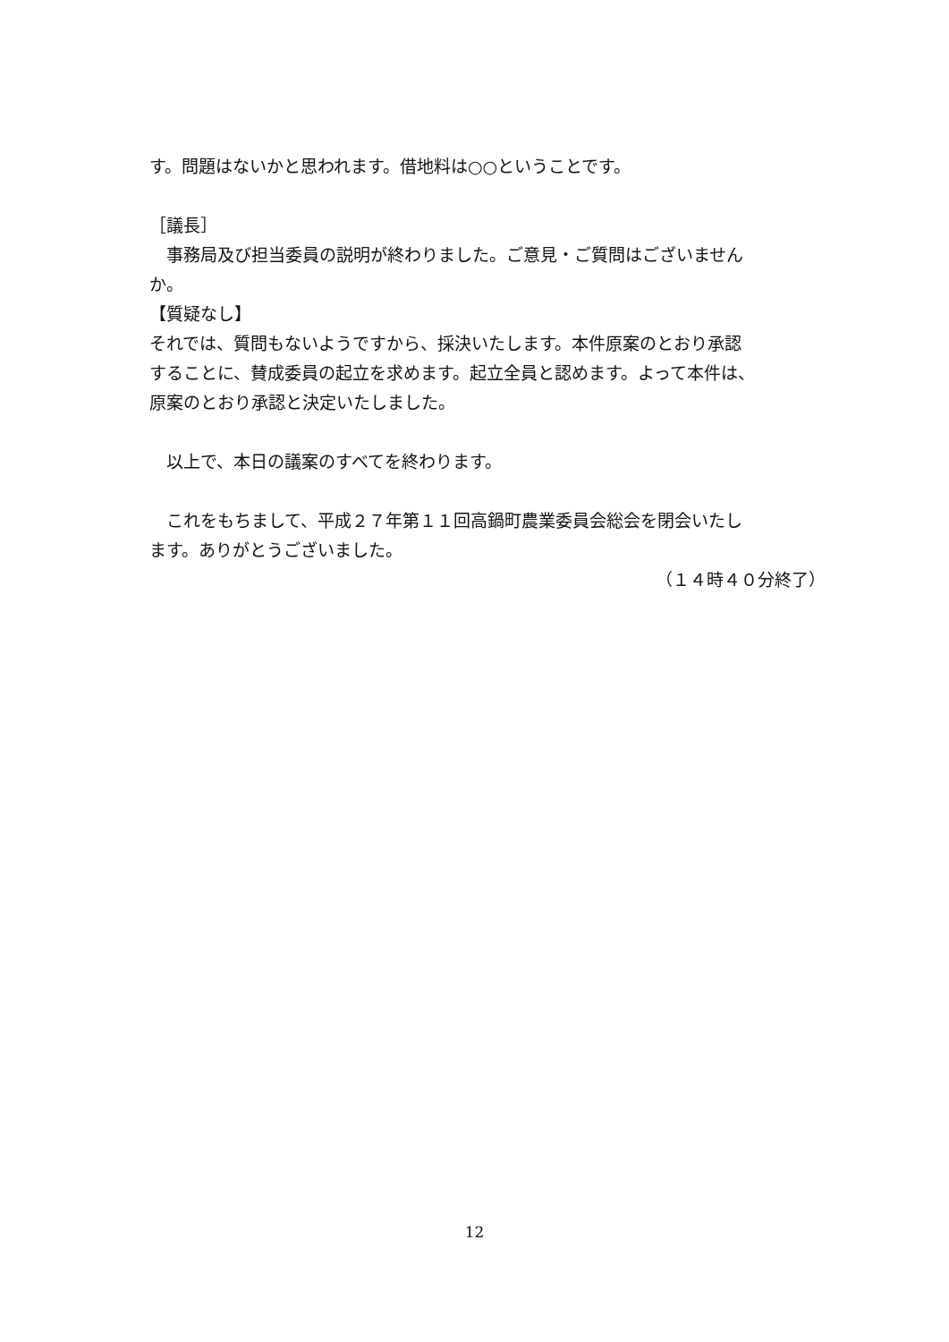す。問題はないかと思われます。借地料は○○ということです。
［議長］
　事務局及び担当委員の説明が終わりました。ご意見・ご質問はございません
か。
【質疑なし】
それでは、質問もないようですから、採決いたします。本件原案のとおり承認
することに、賛成委員の起立を求めます。起立全員と認めます。よって本件は、
原案のとおり承認と決定いたしました。
　以上で、本日の議案のすべてを終わります。
　これをもちまして、平成２７年第１１回高鍋町農業委員会総会を閉会いたし
ます。ありがとうございました。
（１４時４０分終了）
12